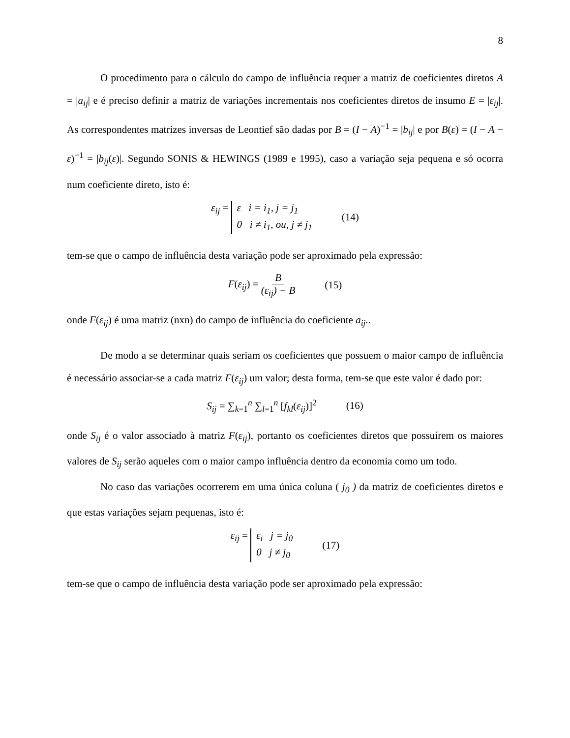8
O procedimento para o cálculo do campo de influência requer a matriz de coeficientes diretos A = |a<sub>ij</sub>| e é preciso definir a matriz de variações incrementais nos coeficientes diretos de insumo E = |ε<sub>ij</sub>|. As correspondentes matrizes inversas de Leontief são dadas por B = (I − A)<sup>−1</sup> = |b<sub>ij</sub>| e por B(ε) = (I − A − ε)<sup>−1</sup> = |b<sub>ij</sub>(ε)|. Segundo SONIS & HEWINGS (1989 e 1995), caso a variação seja pequena e só ocorra num coeficiente direto, isto é:
ε<sub>ij</sub> = ε i = i<sub>1</sub>, j = j<sub>1</sub> 0 i ≠ i<sub>1</sub>, ou, j ≠ j<sub>1</sub> (14)
tem-se que o campo de influência desta variação pode ser aproximado pela expressão:
F(ε<sub>ij</sub>) = B (ε<sub>ij</sub>) − B (15)
onde F(ε<sub>ij</sub>) é uma matriz (nxn) do campo de influência do coeficiente a<sub>ij</sub>..
De modo a se determinar quais seriam os coeficientes que possuem o maior campo de influência é necessário associar-se a cada matriz F(ε<sub>ij</sub>) um valor; desta forma, tem-se que este valor é dado por:
S<sub>ij</sub> = ∑<sub>k=1</sub><sup>n</sup> ∑<sub>l=1</sub><sup>n</sup> [f<sub>kl</sub>(ε<sub>ij</sub>)]<sup>2</sup> (16)
onde S<sub>ij</sub> é o valor associado à matriz F(ε<sub>ij</sub>), portanto os coeficientes diretos que possuírem os maiores valores de S<sub>ij</sub> serão aqueles com o maior campo influência dentro da economia como um todo.
No caso das variações ocorrerem em uma única coluna ( j<sub>0</sub> ) da matriz de coeficientes diretos e que estas variações sejam pequenas, isto é:
ε<sub>ij</sub> = ε<sub>i</sub> j = j<sub>0</sub> 0 j ≠ j<sub>0</sub> (17)
tem-se que o campo de influência desta variação pode ser aproximado pela expressão: